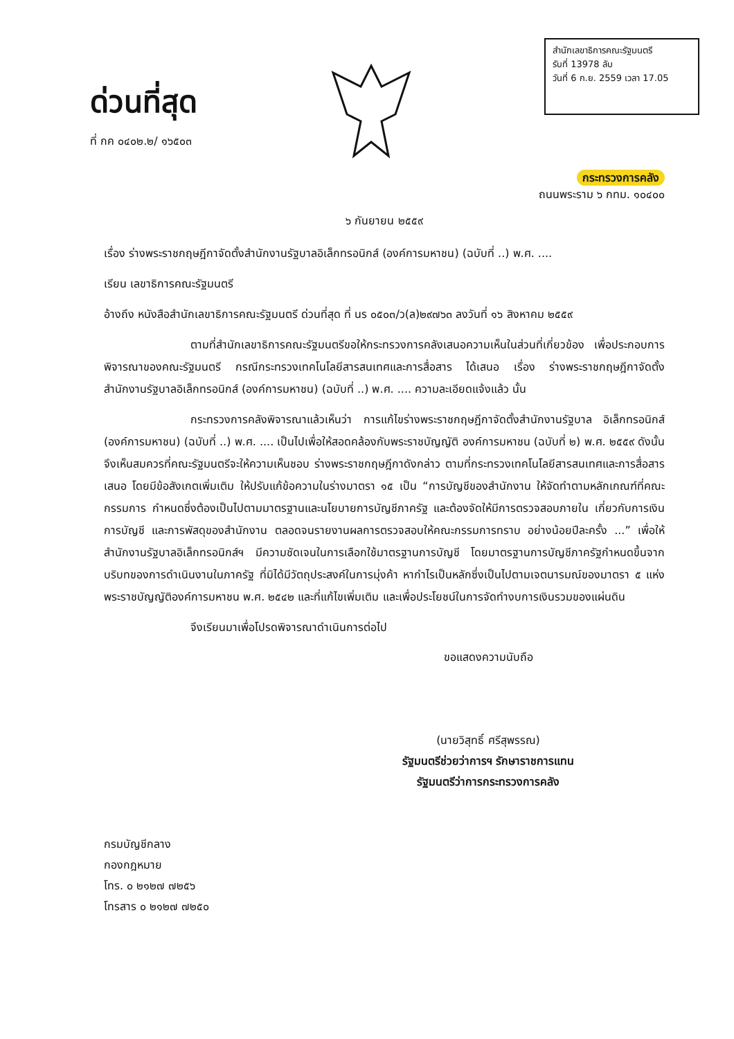ด่วนที่สุด
ที่ กค ๐๔๐๒.๒/ ๑๖๕๐๓
สำนักเลขาธิการคณะรัฐมนตรี
รับที่ 13978 ลับ
วันที่ 6 ก.ย. 2559 เวลา 17.05
กระทรวงการคลัง
ถนนพระราม ๖ กทม. ๑๐๔๐๐
๖ กันยายน ๒๕๕๙
เรื่อง ร่างพระราชกฤษฎีกาจัดตั้งสำนักงานรัฐบาลอิเล็กทรอนิกส์ (องค์การมหาชน) (ฉบับที่ ..) พ.ศ. ....
เรียน เลขาธิการคณะรัฐมนตรี
อ้างถึง หนังสือสำนักเลขาธิการคณะรัฐมนตรี ด่วนที่สุด ที่ นร ๐๕๐๓/ว(ล)๒๙๗๖๓ ลงวันที่ ๑๖ สิงหาคม ๒๕๕๙
ตามที่สำนักเลขาธิการคณะรัฐมนตรีขอให้กระทรวงการคลังเสนอความเห็นในส่วนที่เกี่ยวข้อง เพื่อประกอบการพิจารณาของคณะรัฐมนตรี กรณีกระทรวงเทคโนโลยีสารสนเทศและการสื่อสาร ได้เสนอ เรื่อง ร่างพระราชกฤษฎีกาจัดตั้งสำนักงานรัฐบาลอิเล็กทรอนิกส์ (องค์การมหาชน) (ฉบับที่ ..) พ.ศ. .... ความละเอียดแจ้งแล้ว นั้น
กระทรวงการคลังพิจารณาแล้วเห็นว่า การแก้ไขร่างพระราชกฤษฎีกาจัดตั้งสำนักงานรัฐบาล อิเล็กทรอนิกส์ (องค์การมหาชน) (ฉบับที่ ..) พ.ศ. .... เป็นไปเพื่อให้สอดคล้องกับพระราชบัญญัติ องค์การมหาชน (ฉบับที่ ๒) พ.ศ. ๒๕๕๙ ดังนั้น จึงเห็นสมควรที่คณะรัฐมนตรีจะให้ความเห็นชอบ ร่างพระราชกฤษฎีกาดังกล่าว ตามที่กระทรวงเทคโนโลยีสารสนเทศและการสื่อสารเสนอ โดยมีข้อสังเกตเพิ่มเติม ให้ปรับแก้ข้อความในร่างมาตรา ๑๕ เป็น “การบัญชีของสำนักงาน ให้จัดทำตามหลักเกณฑ์ที่คณะกรรมการ กำหนดซึ่งต้องเป็นไปตามมาตรฐานและนโยบายการบัญชีภาครัฐ และต้องจัดให้มีการตรวจสอบภายใน เกี่ยวกับการเงิน การบัญชี และการพัสดุของสำนักงาน ตลอดจนรายงานผลการตรวจสอบให้คณะกรรมการทราบ อย่างน้อยปีละครั้ง ...” เพื่อให้สำนักงานรัฐบาลอิเล็กทรอนิกส์ฯ มีความชัดเจนในการเลือกใช้มาตรฐานการบัญชี โดยมาตรฐานการบัญชีภาครัฐกำหนดขึ้นจากบริบทของการดำเนินงานในภาครัฐ ที่มิได้มีวัตถุประสงค์ในการมุ่งค้า หากำไรเป็นหลักซึ่งเป็นไปตามเจตนารมณ์ของมาตรา ๕ แห่งพระราชบัญญัติองค์การมหาชน พ.ศ. ๒๕๔๒ และที่แก้ไขเพิ่มเติม และเพื่อประโยชน์ในการจัดทำงบการเงินรวมของแผ่นดิน
จึงเรียนมาเพื่อโปรดพิจารณาดำเนินการต่อไป
ขอแสดงความนับถือ
(นายวิสุทธิ์ ศรีสุพรรณ)
รัฐมนตรีช่วยว่าการฯ รักษาราชการแทน
รัฐมนตรีว่าการกระทรวงการคลัง
กรมบัญชีกลาง
กองกฎหมาย
โทร. ๐ ๒๑๒๗ ๗๒๕๖
โทรสาร ๐ ๒๑๒๗ ๗๒๕๐